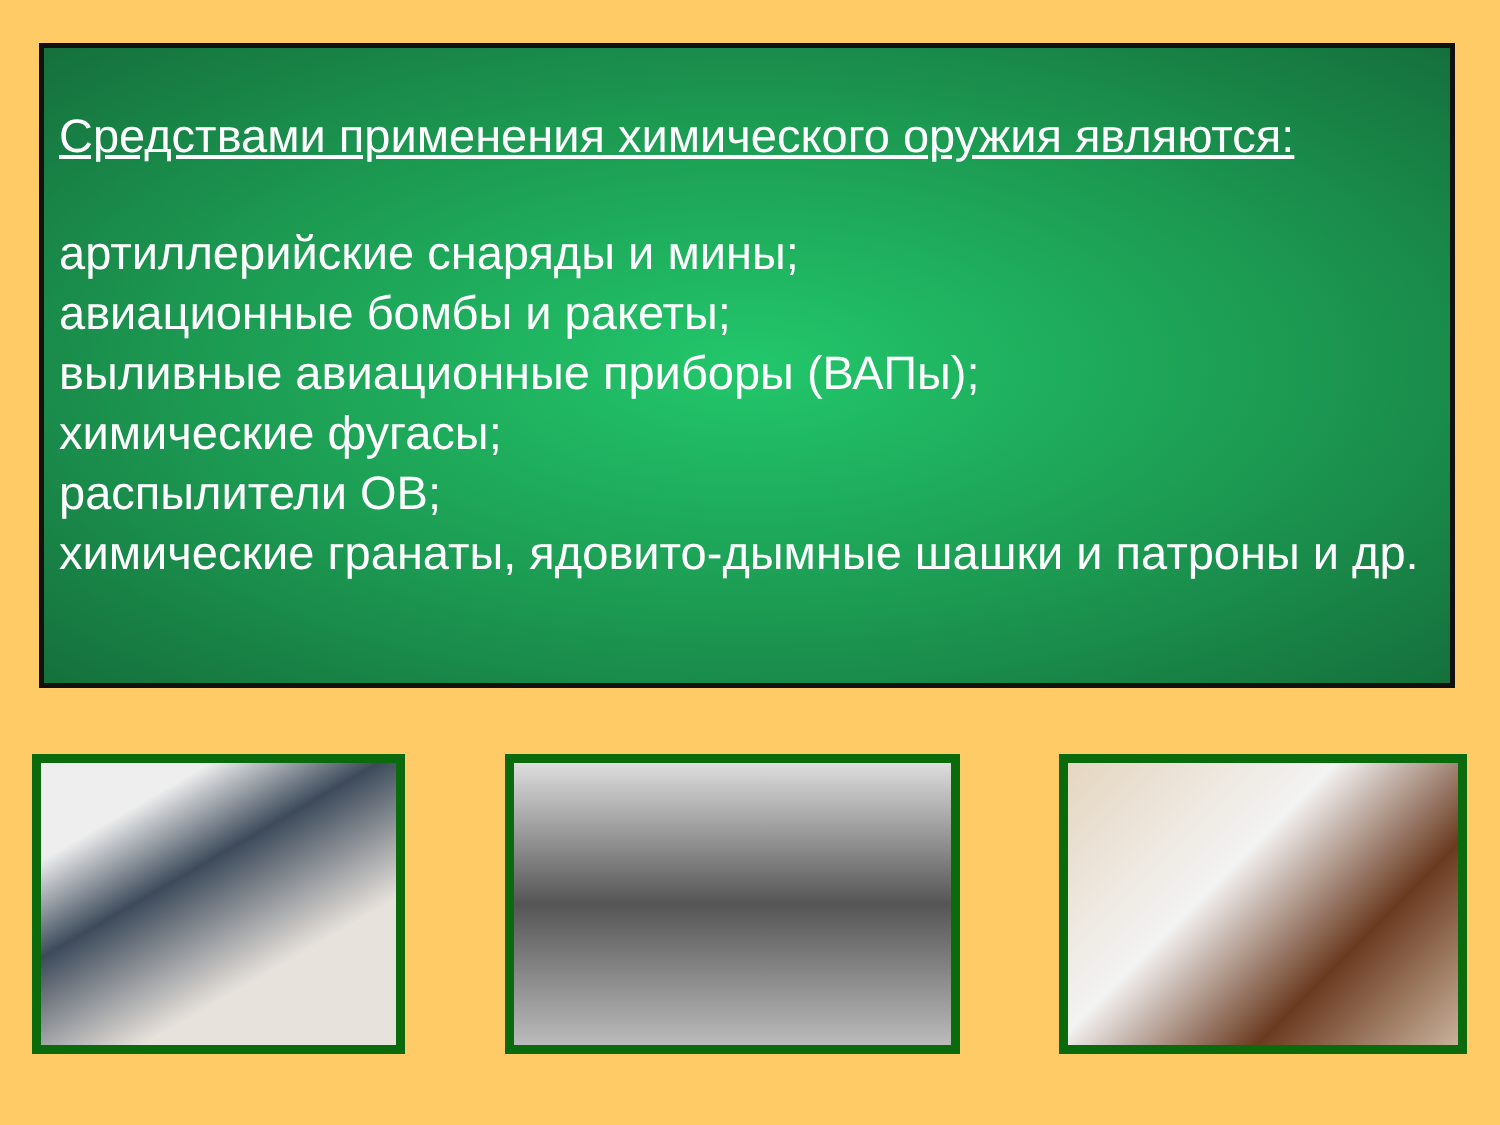Средствами применения химического оружия являются:
артиллерийские снаряды и мины;
авиационные бомбы и ракеты;
выливные авиационные приборы (ВАПы);
химические фугасы;
распылители ОВ;
химические гранаты, ядовито-дымные шашки и патроны и др.